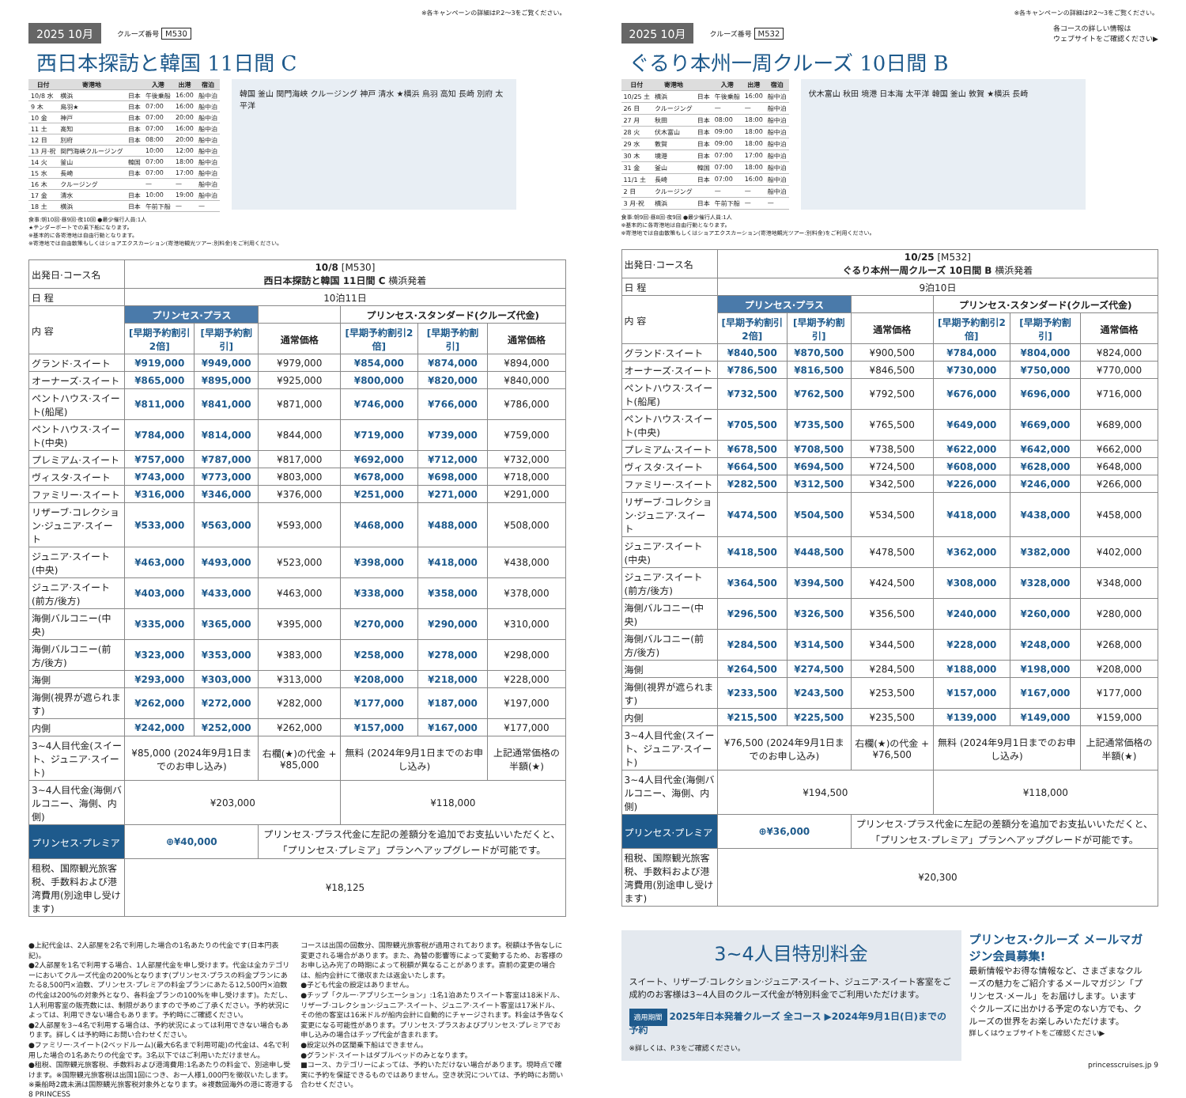※各キャンペーンの詳細はP.2～3をご覧ください。
2025 10月 クルーズ番号 M530
西日本探訪と韓国 11日間 C
| 日付 | 寄港地 | | 入港 | 出港 | 宿泊 |
| --- | --- | --- | --- | --- | --- |
| 10/8 水 | 横浜 | 日本 | 午後乗船 | 16:00 | 船中泊 |
| 9 木 | 鳥羽★ | 日本 | 07:00 | 16:00 | 船中泊 |
| 10 金 | 神戸 | 日本 | 07:00 | 20:00 | 船中泊 |
| 11 土 | 高知 | 日本 | 07:00 | 16:00 | 船中泊 |
| 12 日 | 別府 | 日本 | 08:00 | 20:00 | 船中泊 |
| 13 月·祝 | 関門海峡クルージング | | 10:00 | 12:00 | 船中泊 |
| 14 火 | 釜山 | 韓国 | 07:00 | 18:00 | 船中泊 |
| 15 水 | 長崎 | 日本 | 07:00 | 17:00 | 船中泊 |
| 16 木 | クルージング | | — | — | 船中泊 |
| 17 金 | 清水 | 日本 | 10:00 | 19:00 | 船中泊 |
| 18 土 | 横浜 | 日本 | 午前下船 | — | — |
韓国 釜山 関門海峡 クルージング 神戸 清水 ★横浜 鳥羽 高知 長崎 別府 太平洋
食事:朝10回·昼9回·夜10回 ●最少催行人員:1人
★テンダーボートでの乗下船になります。
※基本的に各寄港地は自由行動となります。
※寄港地では自由散策もしくはショアエクスカーション(寄港地観光ツアー:別料金)をご利用ください。
| 出発日·コース名 | 10/8 [M530] 西日本探訪と韓国 11日間 C 横浜発着 | | | | | |
| 日 程 | 10泊11日 | | | | | |
| 内 容 | プリンセス·プラス | | | プリンセス·スタンダード(クルーズ代金) | | |
| | [早期予約割引2倍] | [早期予約割引] | 通常価格 | [早期予約割引2倍] | [早期予約割引] | 通常価格 |
| グランド·スイート | ¥919,000 | ¥949,000 | ¥979,000 | ¥854,000 | ¥874,000 | ¥894,000 |
| オーナーズ·スイート | ¥865,000 | ¥895,000 | ¥925,000 | ¥800,000 | ¥820,000 | ¥840,000 |
| ペントハウス·スイート(船尾) | ¥811,000 | ¥841,000 | ¥871,000 | ¥746,000 | ¥766,000 | ¥786,000 |
| ペントハウス·スイート(中央) | ¥784,000 | ¥814,000 | ¥844,000 | ¥719,000 | ¥739,000 | ¥759,000 |
| プレミアム·スイート | ¥757,000 | ¥787,000 | ¥817,000 | ¥692,000 | ¥712,000 | ¥732,000 |
| ヴィスタ·スイート | ¥743,000 | ¥773,000 | ¥803,000 | ¥678,000 | ¥698,000 | ¥718,000 |
| ファミリー·スイート | ¥316,000 | ¥346,000 | ¥376,000 | ¥251,000 | ¥271,000 | ¥291,000 |
| リザーブ·コレクション·ジュニア·スイート | ¥533,000 | ¥563,000 | ¥593,000 | ¥468,000 | ¥488,000 | ¥508,000 |
| ジュニア·スイート(中央) | ¥463,000 | ¥493,000 | ¥523,000 | ¥398,000 | ¥418,000 | ¥438,000 |
| ジュニア·スイート(前方/後方) | ¥403,000 | ¥433,000 | ¥463,000 | ¥338,000 | ¥358,000 | ¥378,000 |
| 海側バルコニー(中央) | ¥335,000 | ¥365,000 | ¥395,000 | ¥270,000 | ¥290,000 | ¥310,000 |
| 海側バルコニー(前方/後方) | ¥323,000 | ¥353,000 | ¥383,000 | ¥258,000 | ¥278,000 | ¥298,000 |
| 海側 | ¥293,000 | ¥303,000 | ¥313,000 | ¥208,000 | ¥218,000 | ¥228,000 |
| 海側(視界が遮られます) | ¥262,000 | ¥272,000 | ¥282,000 | ¥177,000 | ¥187,000 | ¥197,000 |
| 内側 | ¥242,000 | ¥252,000 | ¥262,000 | ¥157,000 | ¥167,000 | ¥177,000 |
| 3~4人目代金(スイート、ジュニア·スイート) | ¥85,000 (2024年9月1日までのお申し込み) | | 右欄(★)の代金 +¥85,000 | 無料 (2024年9月1日までのお申し込み) | | 上記通常価格の半額(★) |
| 3~4人目代金(海側バルコニー、海側、内側) | ¥203,000 | | | ¥118,000 | | |
| プリンセス·プレミア | ⊕¥40,000 | | プリンセス·プラス代金に左記の差額分を追加でお支払いいただくと、「プリンセス·プレミア」プランへアップグレードが可能です。 | | | |
| 租税、国際観光旅客税、手数料および港湾費用(別途申し受けます) | ¥18,125 | | | | | |
●上記代金は、2人部屋を2名で利用した場合の1名あたりの代金です(日本円表記)。
●2人部屋を1名で利用する場合、1人部屋代金を申し受けます。代金は全カテゴリーにおいてクルーズ代金の200%となります(プリンセス·プラスの料金プランにあたる8,500円×泊数、プリンセス·プレミアの料金プランにあたる12,500円×泊数の代金は200%の対象外となり、各料金プランの100%を申し受けます)。ただし、1人利用客室の販売数には、制限がありますので予めご了承ください。予約状況によっては、利用できない場合もあります。予約時にご確認ください。
●2人部屋を3~4名で利用する場合は、予約状況によっては利用できない場合もあります。詳しくは予約時にお問い合わせください。
●ファミリー·スイート(2ベッドルーム)(最大6名まで利用可能)の代金は、4名で利用した場合の1名あたりの代金です。3名以下ではご利用いただけません。
●租税、国際観光旅客税、手数料および港湾費用:1名あたりの料金で、別途申し受けます。※国際観光旅客税は出国1回につき、お一人様1,000円を徴収いたします。※乗船時2歳未満は国際観光旅客税対象外となります。※複数回海外の港に寄港するコースは出国の回数分、国際観光旅客税が適用されております。税額は予告なしに変更される場合があります。また、為替の影響等によって変動するため、お客様のお申し込み完了の時期によって税額が異なることがあります。直前の変更の場合は、船内会計にて徴収または返金いたします。
●子ども代金の設定はありません。
●チップ「クルー·アプリシエーション」:1名1泊あたりスイート客室は18米ドル、リザーブ·コレクション·ジュニア·スイート、ジュニア·スイート客室は17米ドル、その他の客室は16米ドルが船内会計に自動的にチャージされます。料金は予告なく変更になる可能性があります。プリンセス·プラスおよびプリンセス·プレミアでお申し込みの場合はチップ代金が含まれます。
●設定以外の区間乗下船はできません。
●グランド·スイートはダブルベッドのみとなります。
■コース、カテゴリーによっては、予約いただけない場合があります。現時点で確実に予約を保証できるものではありません。空き状況については、予約時にお問い合わせください。
8 PRINCESS
※各キャンペーンの詳細はP.2～3をご覧ください。
2025 10月 クルーズ番号 M532 各コースの詳しい情報は
ウェブサイトをご確認ください▶
ぐるり本州一周クルーズ 10日間 B
| 日付 | 寄港地 | | 入港 | 出港 | 宿泊 |
| --- | --- | --- | --- | --- | --- |
| 10/25 土 | 横浜 | 日本 | 午後乗船 | 16:00 | 船中泊 |
| 26 日 | クルージング | | — | — | 船中泊 |
| 27 月 | 秋田 | 日本 | 08:00 | 18:00 | 船中泊 |
| 28 火 | 伏木富山 | 日本 | 09:00 | 18:00 | 船中泊 |
| 29 水 | 敦賀 | 日本 | 09:00 | 18:00 | 船中泊 |
| 30 木 | 境港 | 日本 | 07:00 | 17:00 | 船中泊 |
| 31 金 | 釜山 | 韓国 | 07:00 | 18:00 | 船中泊 |
| 11/1 土 | 長崎 | 日本 | 07:00 | 16:00 | 船中泊 |
| 2 日 | クルージング | | — | — | 船中泊 |
| 3 月·祝 | 横浜 | 日本 | 午前下船 | — | — |
伏木富山 秋田 境港 日本海 太平洋 韓国 釜山 敦賀 ★横浜 長崎
食事:朝9回·昼8回·夜9回 ●最少催行人員:1人
※基本的に各寄港地は自由行動となります。
※寄港地では自由散策もしくはショアエクスカーション(寄港地観光ツアー:別料金)をご利用ください。
| 出発日·コース名 | 10/25 [M532] ぐるり本州一周クルーズ 10日間 B 横浜発着 | | | | | |
| 日 程 | 9泊10日 | | | | | |
| 内 容 | プリンセス·プラス | | | プリンセス·スタンダード(クルーズ代金) | | |
| | [早期予約割引2倍] | [早期予約割引] | 通常価格 | [早期予約割引2倍] | [早期予約割引] | 通常価格 |
| グランド·スイート | ¥840,500 | ¥870,500 | ¥900,500 | ¥784,000 | ¥804,000 | ¥824,000 |
| オーナーズ·スイート | ¥786,500 | ¥816,500 | ¥846,500 | ¥730,000 | ¥750,000 | ¥770,000 |
| ペントハウス·スイート(船尾) | ¥732,500 | ¥762,500 | ¥792,500 | ¥676,000 | ¥696,000 | ¥716,000 |
| ペントハウス·スイート(中央) | ¥705,500 | ¥735,500 | ¥765,500 | ¥649,000 | ¥669,000 | ¥689,000 |
| プレミアム·スイート | ¥678,500 | ¥708,500 | ¥738,500 | ¥622,000 | ¥642,000 | ¥662,000 |
| ヴィスタ·スイート | ¥664,500 | ¥694,500 | ¥724,500 | ¥608,000 | ¥628,000 | ¥648,000 |
| ファミリー·スイート | ¥282,500 | ¥312,500 | ¥342,500 | ¥226,000 | ¥246,000 | ¥266,000 |
| リザーブ·コレクション·ジュニア·スイート | ¥474,500 | ¥504,500 | ¥534,500 | ¥418,000 | ¥438,000 | ¥458,000 |
| ジュニア·スイート(中央) | ¥418,500 | ¥448,500 | ¥478,500 | ¥362,000 | ¥382,000 | ¥402,000 |
| ジュニア·スイート(前方/後方) | ¥364,500 | ¥394,500 | ¥424,500 | ¥308,000 | ¥328,000 | ¥348,000 |
| 海側バルコニー(中央) | ¥296,500 | ¥326,500 | ¥356,500 | ¥240,000 | ¥260,000 | ¥280,000 |
| 海側バルコニー(前方/後方) | ¥284,500 | ¥314,500 | ¥344,500 | ¥228,000 | ¥248,000 | ¥268,000 |
| 海側 | ¥264,500 | ¥274,500 | ¥284,500 | ¥188,000 | ¥198,000 | ¥208,000 |
| 海側(視界が遮られます) | ¥233,500 | ¥243,500 | ¥253,500 | ¥157,000 | ¥167,000 | ¥177,000 |
| 内側 | ¥215,500 | ¥225,500 | ¥235,500 | ¥139,000 | ¥149,000 | ¥159,000 |
| 3~4人目代金(スイート、ジュニア·スイート) | ¥76,500 (2024年9月1日までのお申し込み) | | 右欄(★)の代金 +¥76,500 | 無料 (2024年9月1日までのお申し込み) | | 上記通常価格の半額(★) |
| 3~4人目代金(海側バルコニー、海側、内側) | ¥194,500 | | | ¥118,000 | | |
| プリンセス·プレミア | ⊕¥36,000 | | プリンセス·プラス代金に左記の差額分を追加でお支払いいただくと、「プリンセス·プレミア」プランへアップグレードが可能です。 | | | |
| 租税、国際観光旅客税、手数料および港湾費用(別途申し受けます) | ¥20,300 | | | | | |
3~4人目特別料金
スイート、リザーブ·コレクション·ジュニア·スイート、ジュニア·スイート客室をご成約のお客様は3~4人目のクルーズ代金が特別料金でご利用いただけます。
適用期間 2025年日本発着クルーズ 全コース ▶2024年9月1日(日)までの予約
※詳しくは、P.3をご確認ください。
プリンセス·クルーズ メールマガジン会員募集!
最新情報やお得な情報など、さまざまなクルーズの魅力をご紹介するメールマガジン「プリンセス·メール」をお届けします。いますぐクルーズに出かける予定のない方でも、クルーズの世界をお楽しみいただけます。
詳しくはウェブサイトをご確認ください▶
princesscruises.jp 9